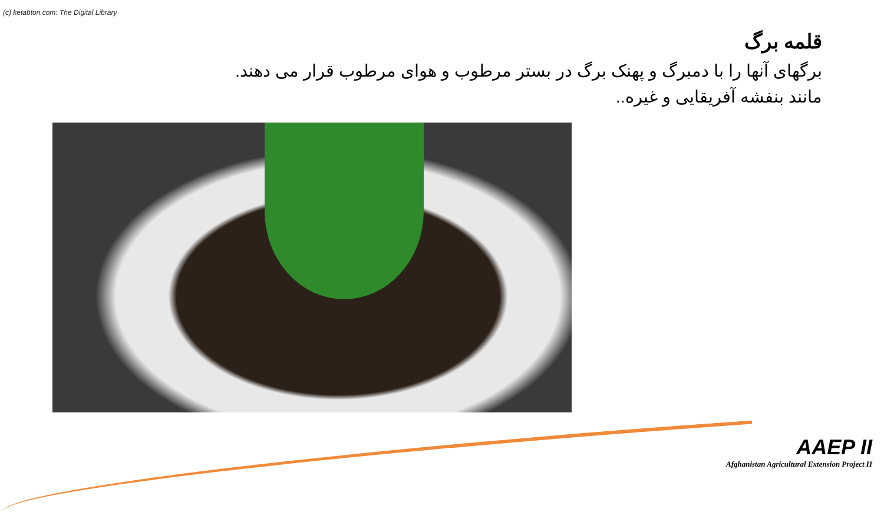(c) ketabton.com: The Digital Library
قلمه برگ
برگهای آنها را با دمبرگ و پهنک برگ در بستر مرطوب و هوای مرطوب قرار می دهند.
مانند بنفشه آفریقایی و غیره..
AAEP II
Afghanistan Agricultural Extension Project II